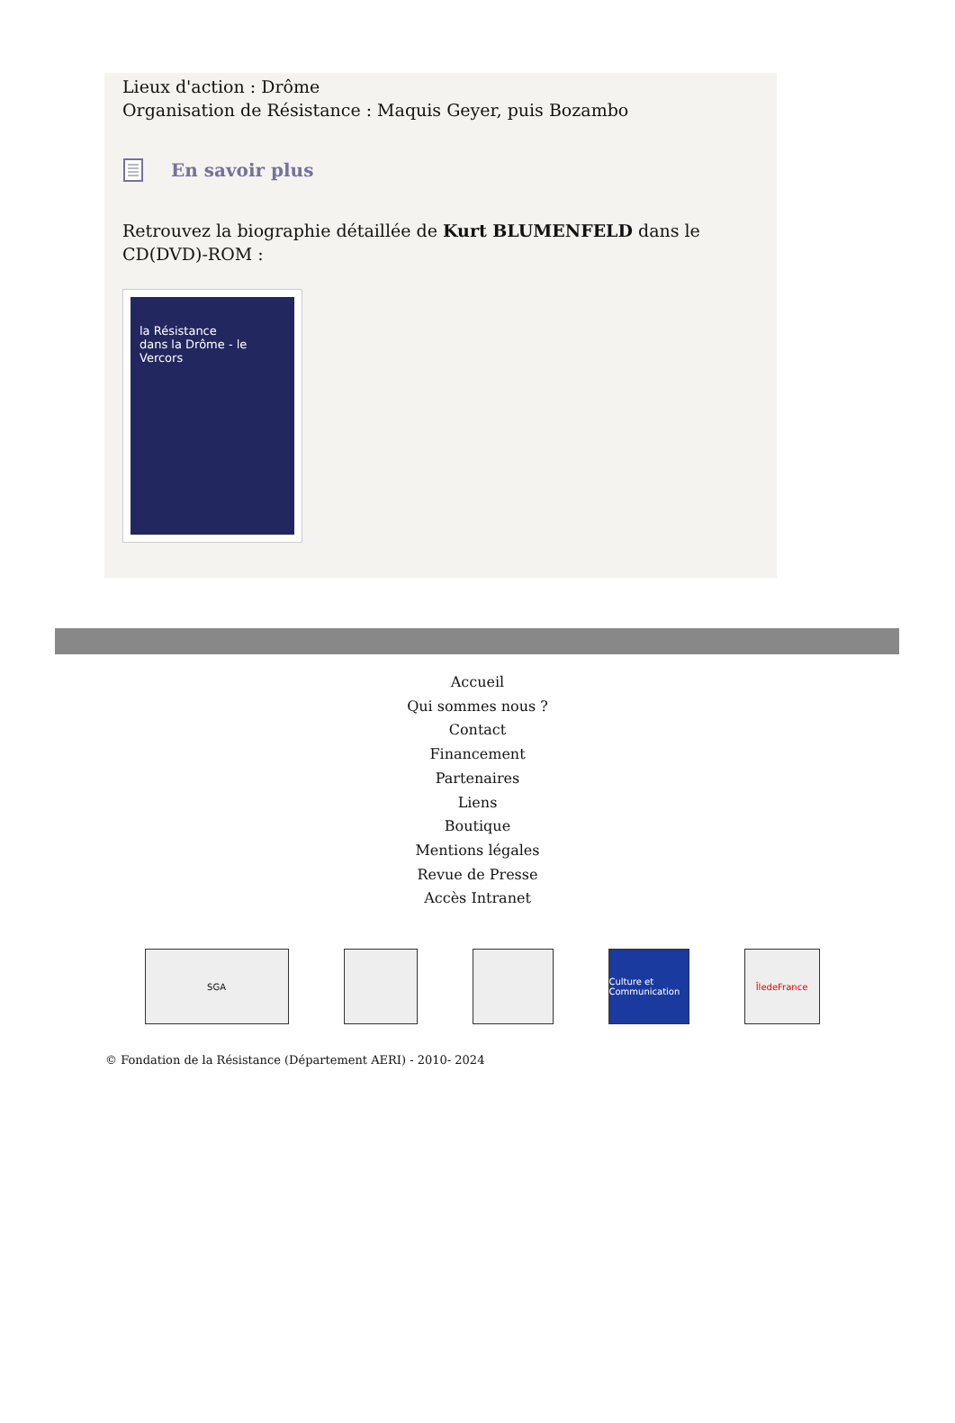Lieux d'action : Drôme
Organisation de Résistance : Maquis Geyer, puis Bozambo
En savoir plus
Retrouvez la biographie détaillée de Kurt BLUMENFELD dans le CD(DVD)-ROM :
la Résistance
dans la Drôme - le Vercors
Accueil
Qui sommes nous ?
Contact
Financement
Partenaires
Liens
Boutique
Mentions légales
Revue de Presse
Accès Intranet
SGA Culture et Communication
ÎledeFrance
© Fondation de la Résistance (Département AERI) - 2010- 2024